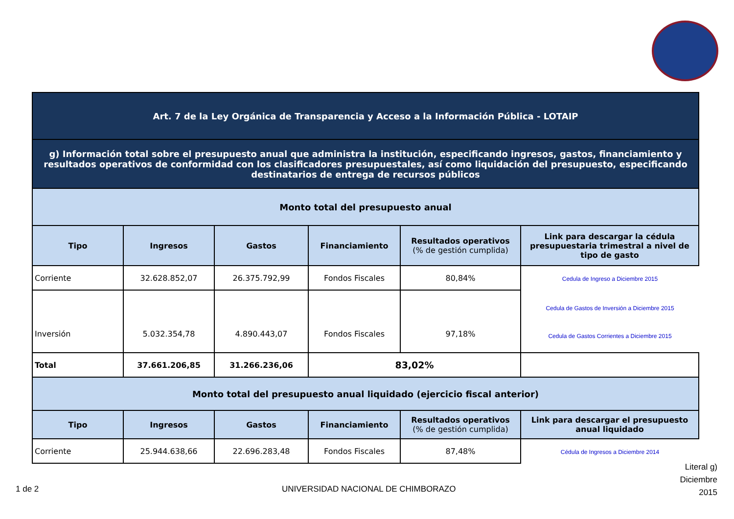| Art. 7 de la Ley Orgánica de Transparencia y Acceso a la Información Pública - LOTAIP | | | | | |
| g) Información total sobre el presupuesto anual que administra la institución, especificando ingresos, gastos, financiamiento y resultados operativos de conformidad con los clasificadores presupuestales, así como liquidación del presupuesto, especificando destinatarios de entrega de recursos públicos | | | | | |
| Monto total del presupuesto anual | | | | | |
| Tipo | Ingresos | Gastos | Financiamiento | Resultados operativos (% de gestión cumplida) | Link para descargar la cédula presupuestaria trimestral a nivel de tipo de gasto |
| Corriente | 32.628.852,07 | 26.375.792,99 | Fondos Fiscales | 80,84% | Cedula de Ingreso a Diciembre 2015 |
| Inversión | 5.032.354,78 | 4.890.443,07 | Fondos Fiscales | 97,18% | Cedula de Gastos de Inversión a Diciembre 2015 Cedula de Gastos Corrientes a Diciembre 2015 |
| Total | 37.661.206,85 | 31.266.236,06 | 83,02% | | |
| Monto total del presupuesto anual liquidado (ejercicio fiscal anterior) | | | | | |
| Tipo | Ingresos | Gastos | Financiamiento | Resultados operativos (% de gestión cumplida) | Link para descargar el presupuesto anual liquidado |
| Corriente | 25.944.638,66 | 22.696.283,48 | Fondos Fiscales | 87,48% | Cédula de Ingresos a Diciembre 2014 |
1 de 2
UNIVERSIDAD NACIONAL DE CHIMBORAZO
Literal g)
Diciembre
2015